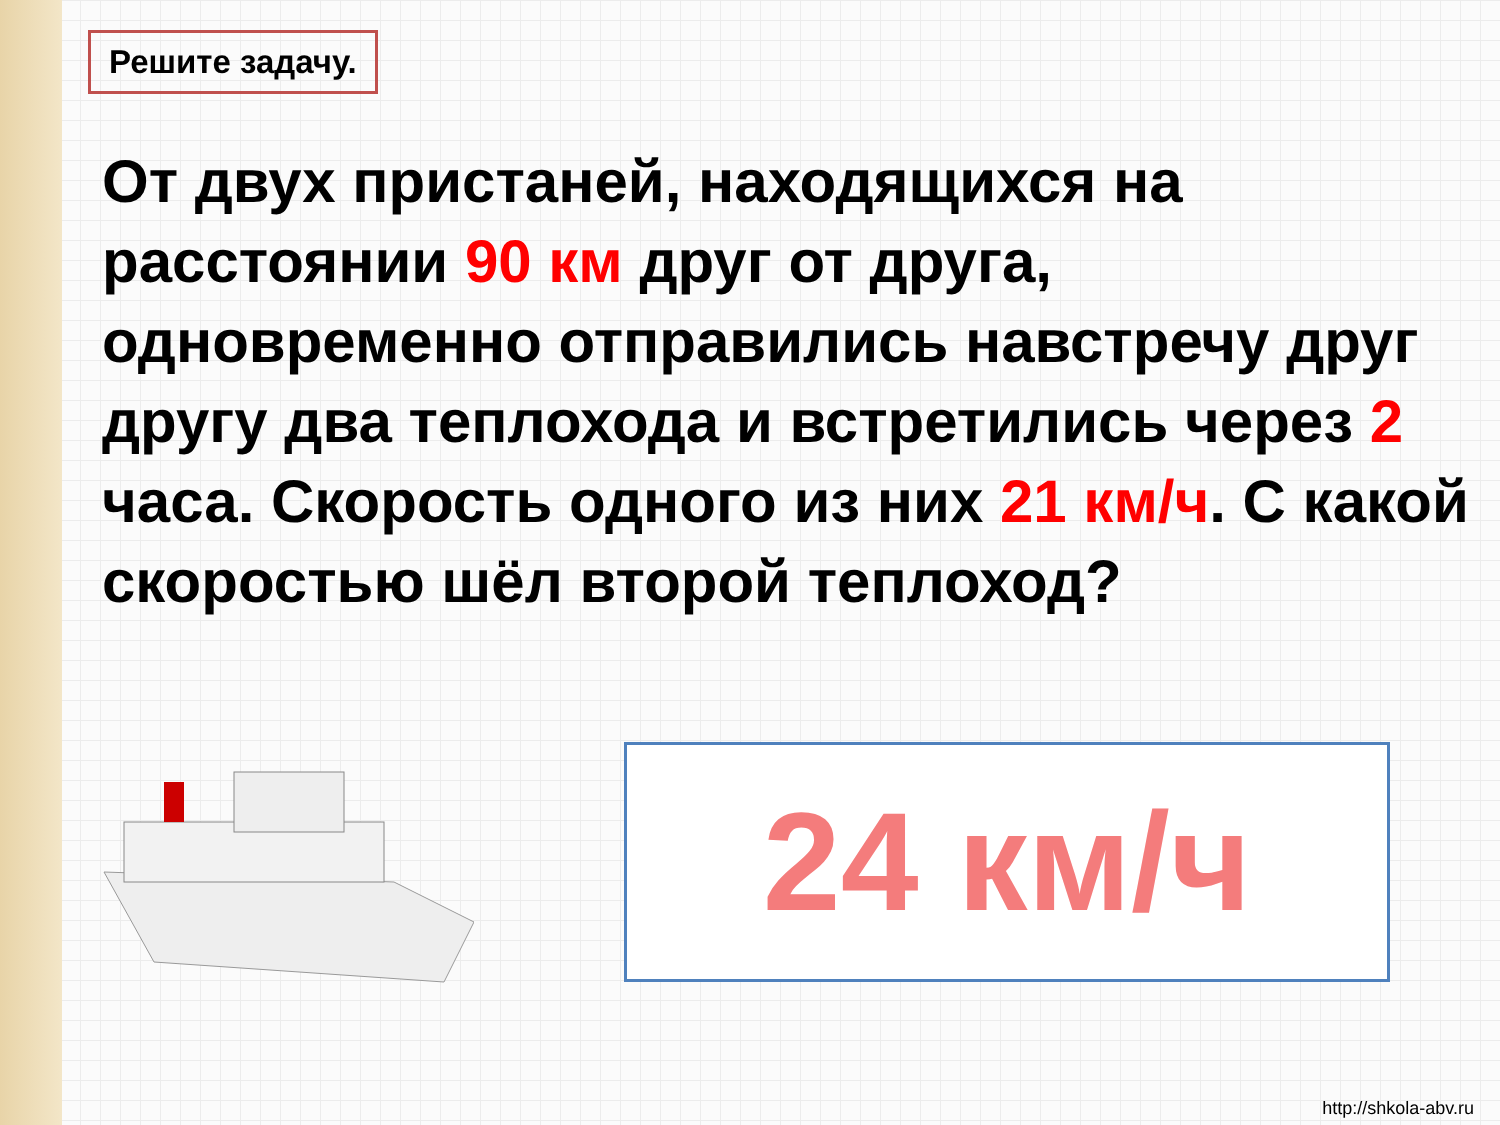Решите задачу.
От двух пристаней, находящихся на расстоянии 90 км друг от друга, одновременно отправились навстречу друг другу два теплохода и встретились через 2 часа. Скорость одного из них 21 км/ч. С какой скоростью шёл второй теплоход?
24 км/ч
http://shkola-abv.ru